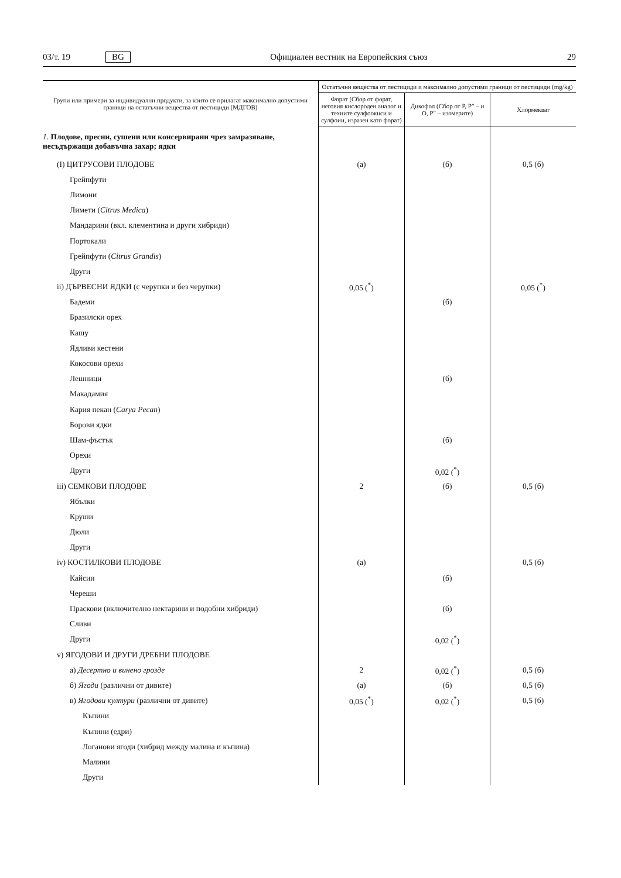03/т. 19 BG Официален вестник на Европейския съюз 29
| Групи или примери за индивидуални продукти, за които се прилагат максимално допустими граници на остатъчни вещества от пестициди (МДГОВ) | Остатъчни вещества от пестициди и максимално допустими граници от пестициди (mg/kg) | | |
| --- | --- | --- | --- |
| | Форат (Сбор от форат, неговия кислороден аналог и техните сулфоокиси и сулфоии, изразен като форат) | Дикофол (Сбор от P, P″ – и O, P″ – изомерите) | Хлормекват |
| 1. Плодове, пресни, сушени или консервирани чрез замразяване, несъдържащи добавъчна захар; ядки | | | |
| (I) ЦИТРУСОВИ ПЛОДОВЕ | (а) | (б) | 0,5 (б) |
| Грейпфути | | | |
| Лимони | | | |
| Лимети ( Citrus Medica ) | | | |
| Мандарини (вкл. клементина и други хибриди) | | | |
| Портокали | | | |
| Грейпфути ( Citrus Grandis ) | | | |
| Други | | | |
| ii) ДЪРВЕСНИ ЯДКИ (с черупки и без черупки) | 0,05 (<sup>*</sup>) | | 0,05 (<sup>*</sup>) |
| Бадеми | | (б) | |
| Бразилски орех | | | |
| Кашу | | | |
| Ядливи кестени | | | |
| Кокосови орехи | | | |
| Лешници | | (б) | |
| Макадамия | | | |
| Кария пекан ( Carya Pecan ) | | | |
| Борови ядки | | | |
| Шам-фъстък | | (б) | |
| Орехи | | | |
| Други | | 0,02 (<sup>*</sup>) | |
| iii) СЕМКОВИ ПЛОДОВЕ | 2 | (б) | 0,5 (б) |
| Ябълки | | | |
| Круши | | | |
| Дюли | | | |
| Други | | | |
| iv) КОСТИЛКОВИ ПЛОДОВЕ | (а) | | 0,5 (б) |
| Кайсии | | (б) | |
| Череши | | | |
| Праскови (включително нектарини и подобни хибриди) | | (б) | |
| Сливи | | | |
| Други | | 0,02 (<sup>*</sup>) | |
| v) ЯГОДОВИ И ДРУГИ ДРЕБНИ ПЛОДОВЕ | | | |
| а) Десертно и винено грозде | 2 | 0,02 (<sup>*</sup>) | 0,5 (б) |
| б) Ягоди (различни от дивите) | (а) | (б) | 0,5 (б) |
| в) Ягодови култури (различни от дивите) | 0,05 (<sup>*</sup>) | 0,02 (<sup>*</sup>) | 0,5 (б) |
| Къпини | | | |
| Къпини (едри) | | | |
| Логанови ягоди (хибрид между малина и къпина) | | | |
| Малини | | | |
| Други | | | |